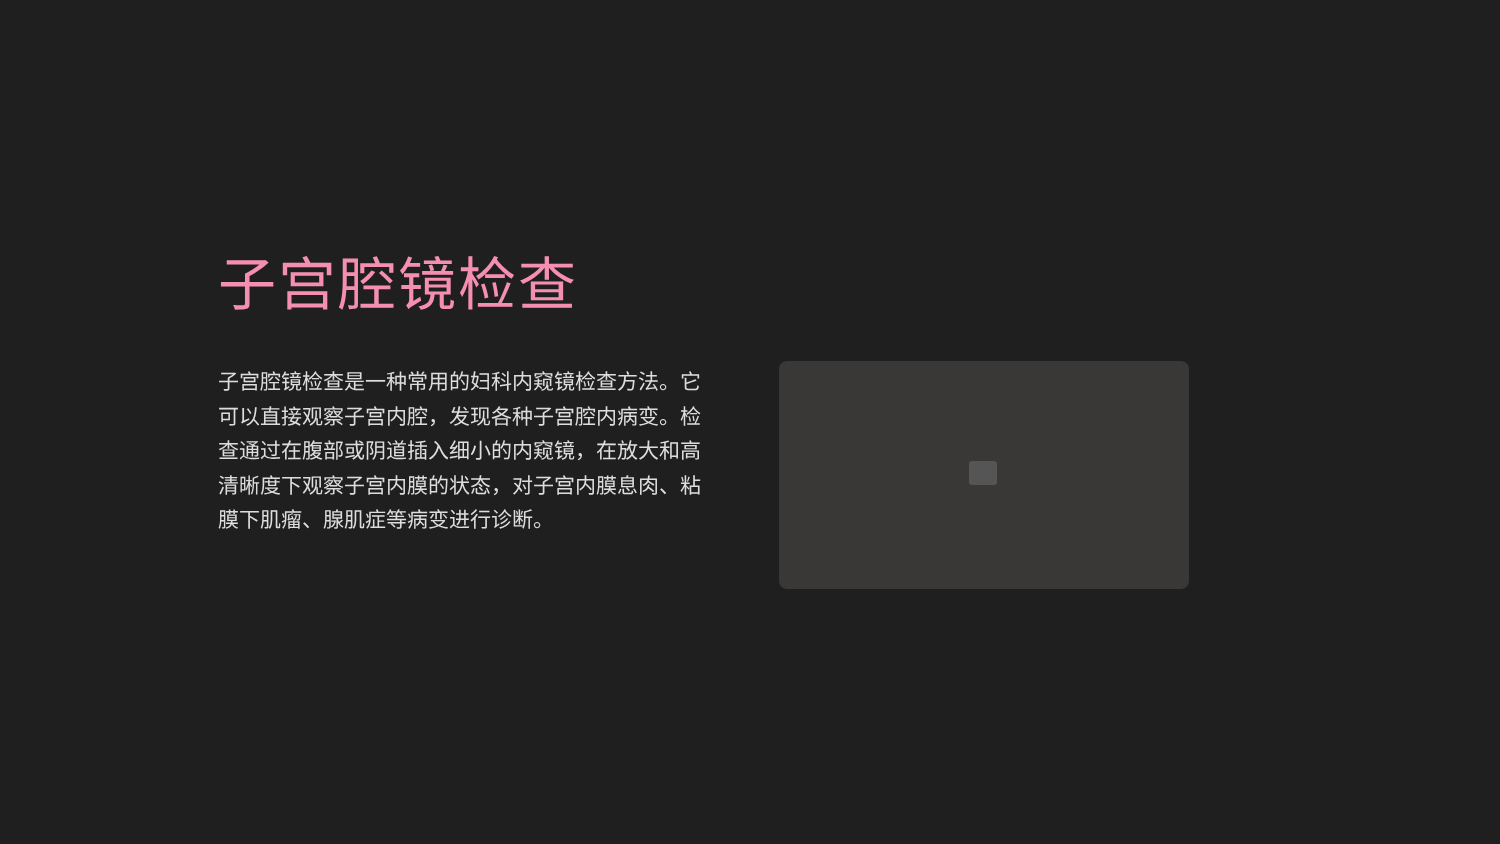子宫腔镜检查
子宫腔镜检查是一种常用的妇科内窥镜检查方法。它可以直接观察子宫内腔，发现各种子宫腔内病变。检查通过在腹部或阴道插入细小的内窥镜，在放大和高清晰度下观察子宫内膜的状态，对子宫内膜息肉、粘膜下肌瘤、腺肌症等病变进行诊断。